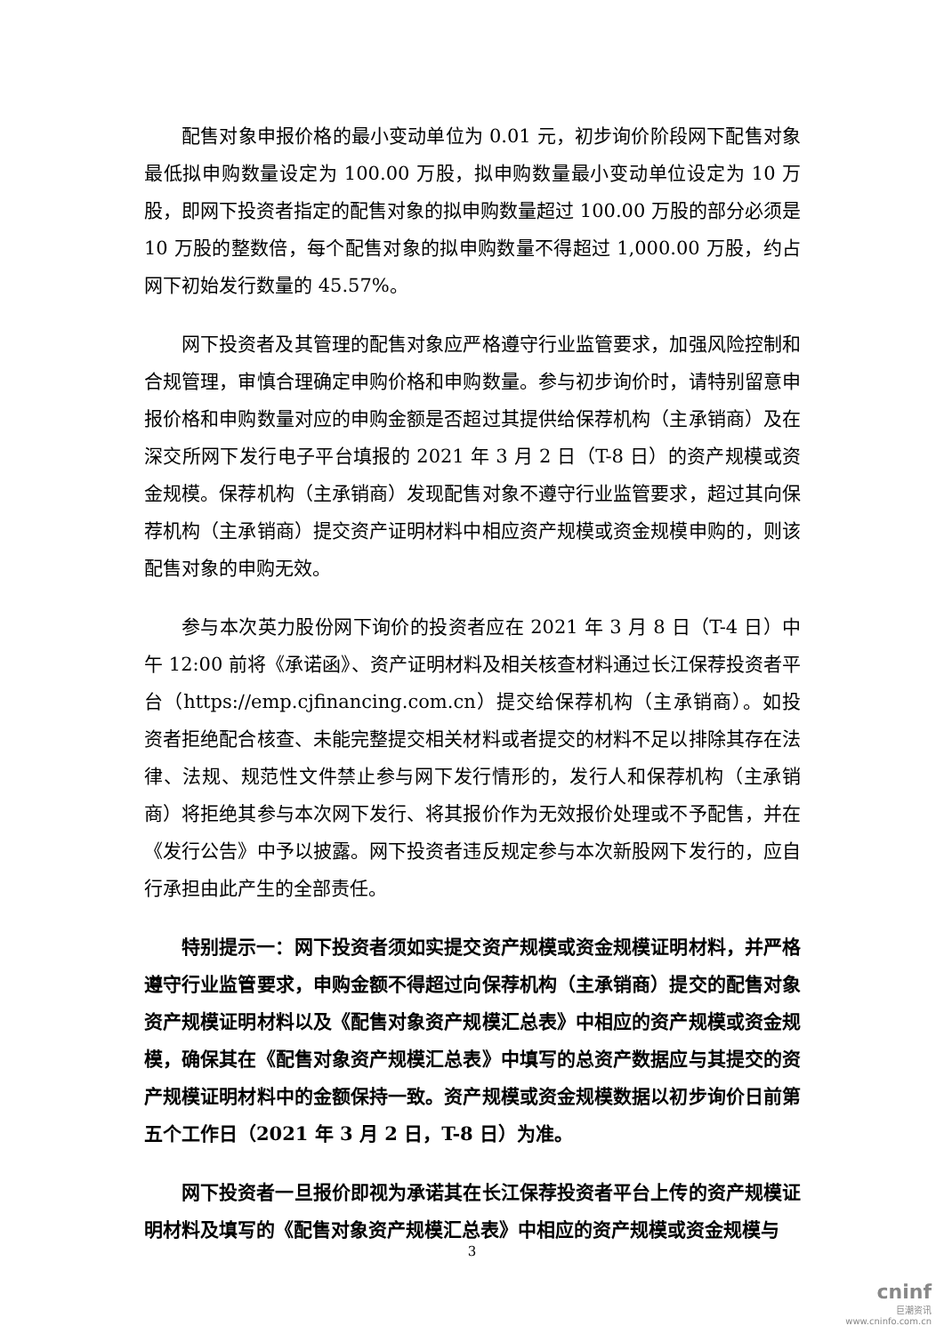配售对象申报价格的最小变动单位为 0.01 元，初步询价阶段网下配售对象最低拟申购数量设定为 100.00 万股，拟申购数量最小变动单位设定为 10 万股，即网下投资者指定的配售对象的拟申购数量超过 100.00 万股的部分必须是 10 万股的整数倍，每个配售对象的拟申购数量不得超过 1,000.00 万股，约占网下初始发行数量的 45.57%。
网下投资者及其管理的配售对象应严格遵守行业监管要求，加强风险控制和合规管理，审慎合理确定申购价格和申购数量。参与初步询价时，请特别留意申报价格和申购数量对应的申购金额是否超过其提供给保荐机构（主承销商）及在深交所网下发行电子平台填报的 2021 年 3 月 2 日（T-8 日）的资产规模或资金规模。保荐机构（主承销商）发现配售对象不遵守行业监管要求，超过其向保荐机构（主承销商）提交资产证明材料中相应资产规模或资金规模申购的，则该配售对象的申购无效。
参与本次英力股份网下询价的投资者应在 2021 年 3 月 8 日（T-4 日）中午 12:00 前将《承诺函》、资产证明材料及相关核查材料通过长江保荐投资者平台（https://emp.cjfinancing.com.cn）提交给保荐机构（主承销商）。如投资者拒绝配合核查、未能完整提交相关材料或者提交的材料不足以排除其存在法律、法规、规范性文件禁止参与网下发行情形的，发行人和保荐机构（主承销商）将拒绝其参与本次网下发行、将其报价作为无效报价处理或不予配售，并在《发行公告》中予以披露。网下投资者违反规定参与本次新股网下发行的，应自行承担由此产生的全部责任。
特别提示一：网下投资者须如实提交资产规模或资金规模证明材料，并严格遵守行业监管要求，申购金额不得超过向保荐机构（主承销商）提交的配售对象资产规模证明材料以及《配售对象资产规模汇总表》中相应的资产规模或资金规模，确保其在《配售对象资产规模汇总表》中填写的总资产数据应与其提交的资产规模证明材料中的金额保持一致。资产规模或资金规模数据以初步询价日前第五个工作日（2021 年 3 月 2 日，T-8 日）为准。
网下投资者一旦报价即视为承诺其在长江保荐投资者平台上传的资产规模证明材料及填写的《配售对象资产规模汇总表》中相应的资产规模或资金规模与
3
cninf
巨潮资讯
www.cninfo.com.cn